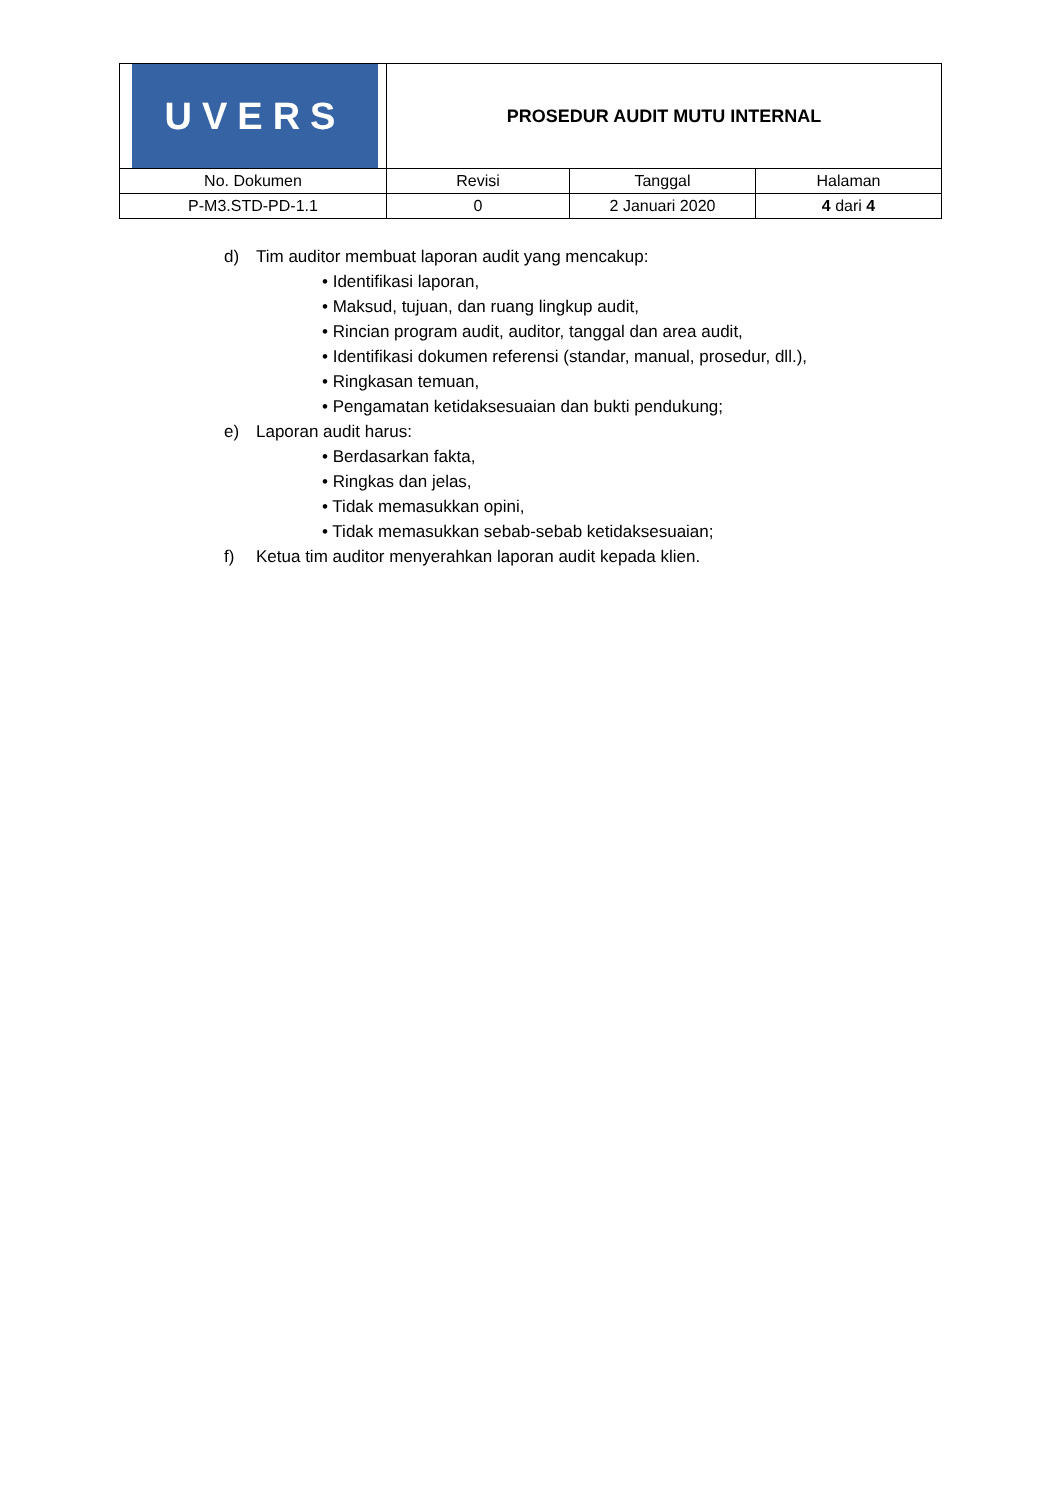| UVERS | PROSEDUR AUDIT MUTU INTERNAL | | |
| No. Dokumen | Revisi | Tanggal | Halaman |
| P-M3.STD-PD-1.1 | 0 | 2 Januari 2020 | 4 dari 4 |
d) Tim auditor membuat laporan audit yang mencakup:
• Identifikasi laporan,
• Maksud, tujuan, dan ruang lingkup audit,
• Rincian program audit, auditor, tanggal dan area audit,
• Identifikasi dokumen referensi (standar, manual, prosedur, dll.),
• Ringkasan temuan,
• Pengamatan ketidaksesuaian dan bukti pendukung;
e) Laporan audit harus:
• Berdasarkan fakta,
• Ringkas dan jelas,
• Tidak memasukkan opini,
• Tidak memasukkan sebab-sebab ketidaksesuaian;
f) Ketua tim auditor menyerahkan laporan audit kepada klien.